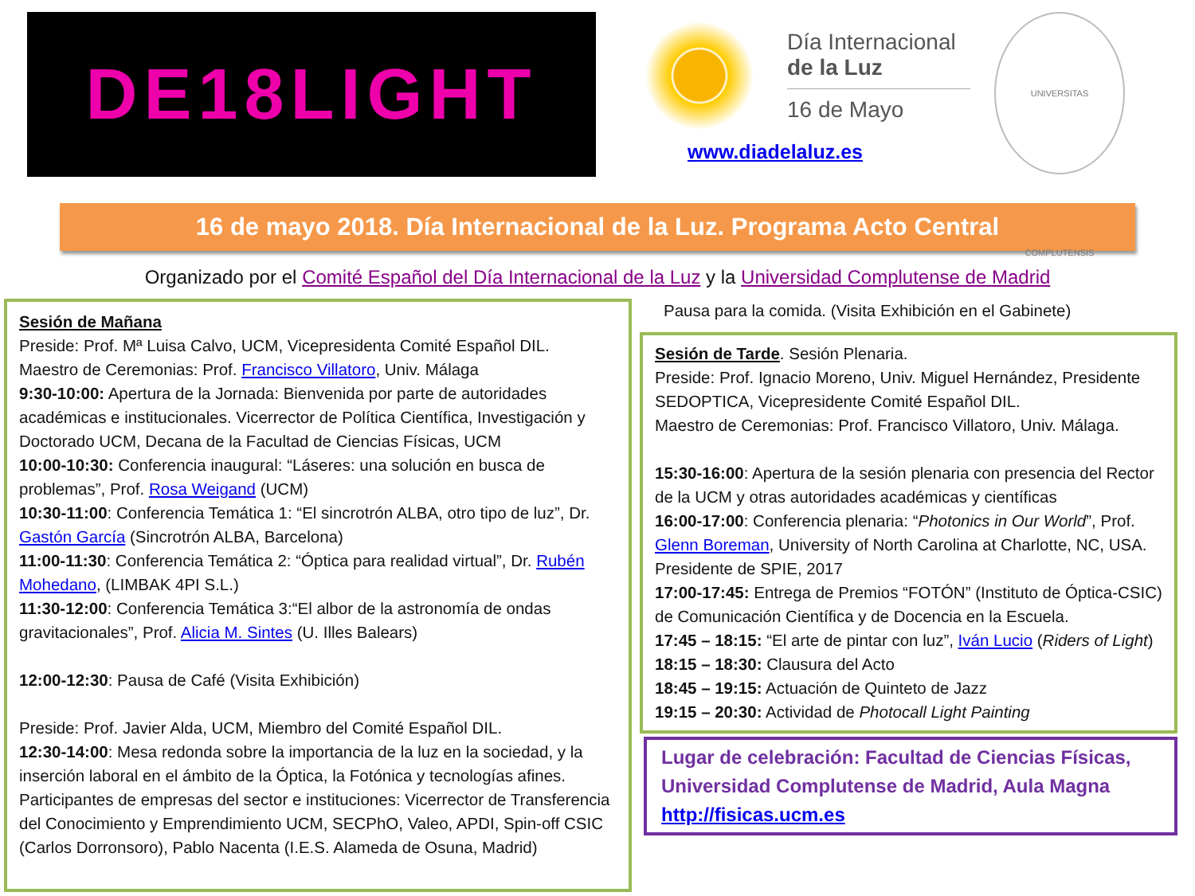DE18LIGHT
Día Internacional
de la Luz
16 de Mayo
www.diadelaluz.es
UNIVERSITAS COMPLUTENSIS
16 de mayo 2018. Día Internacional de la Luz. Programa Acto Central
Organizado por el Comité Español del Día Internacional de la Luz y la Universidad Complutense de Madrid
Sesión de Mañana
Preside: Prof. Mª Luisa Calvo, UCM, Vicepresidenta Comité Español DIL.
Maestro de Ceremonias: Prof. Francisco Villatoro, Univ. Málaga
9:30-10:00: Apertura de la Jornada: Bienvenida por parte de autoridades académicas e institucionales. Vicerrector de Política Científica, Investigación y Doctorado UCM, Decana de la Facultad de Ciencias Físicas, UCM
10:00-10:30: Conferencia inaugural: “Láseres: una solución en busca de problemas”, Prof. Rosa Weigand (UCM)
10:30-11:00: Conferencia Temática 1: “El sincrotrón ALBA, otro tipo de luz”, Dr. Gastón García (Sincrotrón ALBA, Barcelona)
11:00-11:30: Conferencia Temática 2: “Óptica para realidad virtual”, Dr. Rubén Mohedano, (LIMBAK 4PI S.L.)
11:30-12:00: Conferencia Temática 3:“El albor de la astronomía de ondas gravitacionales”, Prof. Alicia M. Sintes (U. Illes Balears)
12:00-12:30: Pausa de Café (Visita Exhibición)
Preside: Prof. Javier Alda, UCM, Miembro del Comité Español DIL.
12:30-14:00: Mesa redonda sobre la importancia de la luz en la sociedad, y la inserción laboral en el ámbito de la Óptica, la Fotónica y tecnologías afines. Participantes de empresas del sector e instituciones: Vicerrector de Transferencia del Conocimiento y Emprendimiento UCM, SECPhO, Valeo, APDI, Spin-off CSIC (Carlos Dorronsoro), Pablo Nacenta (I.E.S. Alameda de Osuna, Madrid)
Pausa para la comida. (Visita Exhibición en el Gabinete)
Sesión de Tarde. Sesión Plenaria.
Preside: Prof. Ignacio Moreno, Univ. Miguel Hernández, Presidente SEDOPTICA, Vicepresidente Comité Español DIL.
Maestro de Ceremonias: Prof. Francisco Villatoro, Univ. Málaga.
15:30-16:00: Apertura de la sesión plenaria con presencia del Rector de la UCM y otras autoridades académicas y científicas
16:00-17:00: Conferencia plenaria: “Photonics in Our World”, Prof. Glenn Boreman, University of North Carolina at Charlotte, NC, USA. Presidente de SPIE, 2017
17:00-17:45: Entrega de Premios “FOTÓN” (Instituto de Óptica-CSIC) de Comunicación Científica y de Docencia en la Escuela.
17:45 – 18:15: “El arte de pintar con luz”, Iván Lucio (Riders of Light)
18:15 – 18:30: Clausura del Acto
18:45 – 19:15: Actuación de Quinteto de Jazz
19:15 – 20:30: Actividad de Photocall Light Painting
Lugar de celebración: Facultad de Ciencias Físicas, Universidad Complutense de Madrid, Aula Magna
http://fisicas.ucm.es